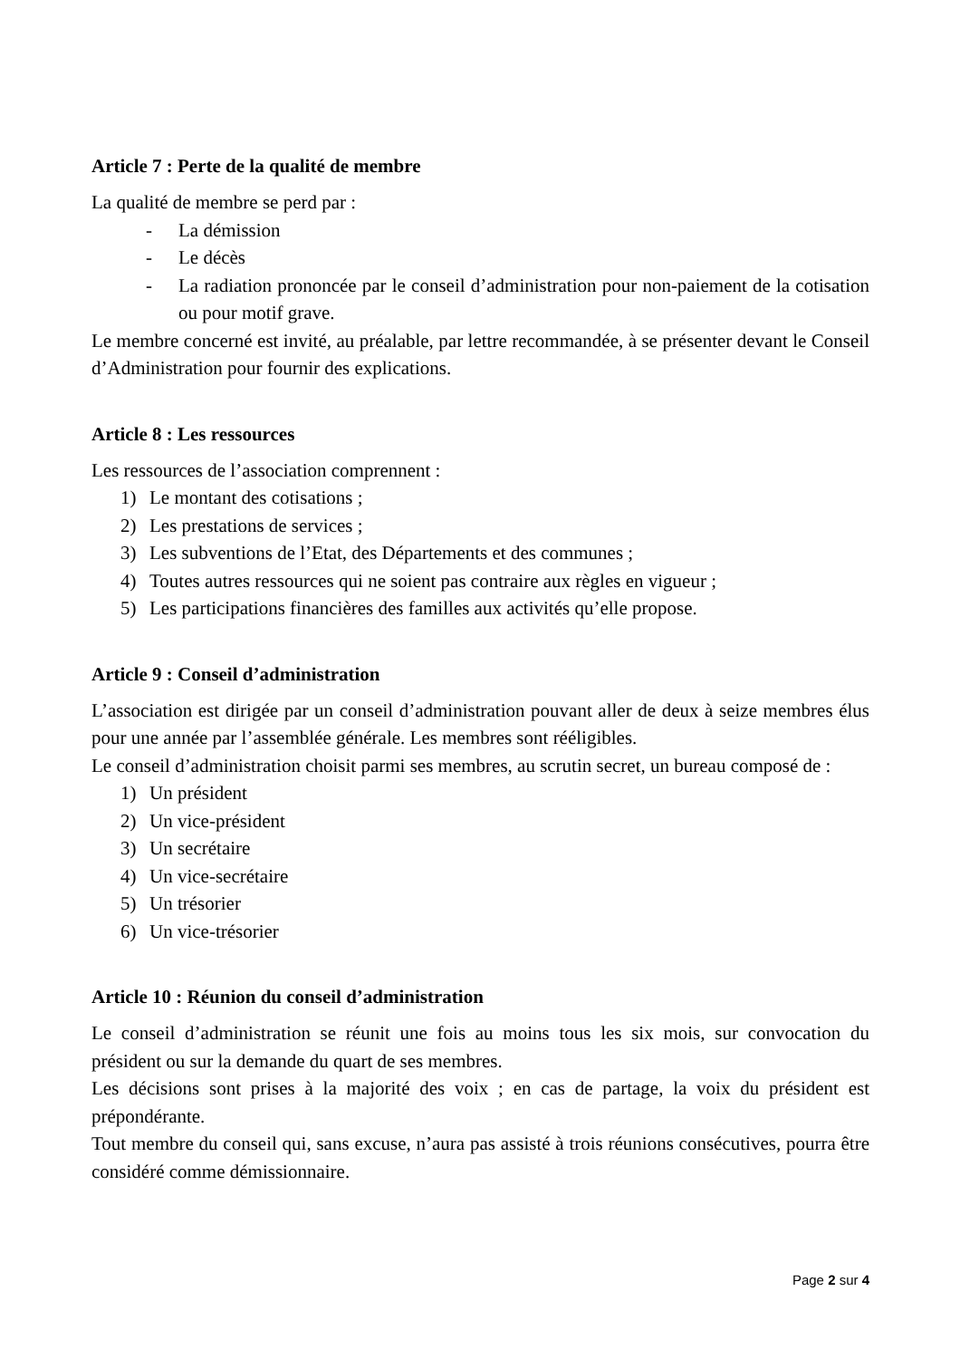Article 7 : Perte de la qualité de membre
La qualité de membre se perd par :
- La démission
- Le décès
- La radiation prononcée par le conseil d’administration pour non-paiement de la cotisation ou pour motif grave.
Le membre concerné est invité, au préalable, par lettre recommandée, à se présenter devant le Conseil d’Administration pour fournir des explications.
Article 8 : Les ressources
Les ressources de l’association comprennent :
1) Le montant des cotisations ;
2) Les prestations de services ;
3) Les subventions de l’Etat, des Départements et des communes ;
4) Toutes autres ressources qui ne soient pas contraire aux règles en vigueur ;
5) Les participations financières des familles aux activités qu’elle propose.
Article 9 : Conseil d’administration
L’association est dirigée par un conseil d’administration pouvant aller de deux à seize membres élus pour une année par l’assemblée générale. Les membres sont rééligibles.
Le conseil d’administration choisit parmi ses membres, au scrutin secret, un bureau composé de :
1) Un président
2) Un vice-président
3) Un secrétaire
4) Un vice-secrétaire
5) Un trésorier
6) Un vice-trésorier
Article 10 : Réunion du conseil d’administration
Le conseil d’administration se réunit une fois au moins tous les six mois, sur convocation du président ou sur la demande du quart de ses membres.
Les décisions sont prises à la majorité des voix ; en cas de partage, la voix du président est prépondérante.
Tout membre du conseil qui, sans excuse, n’aura pas assisté à trois réunions consécutives, pourra être considéré comme démissionnaire.
Page 2 sur 4